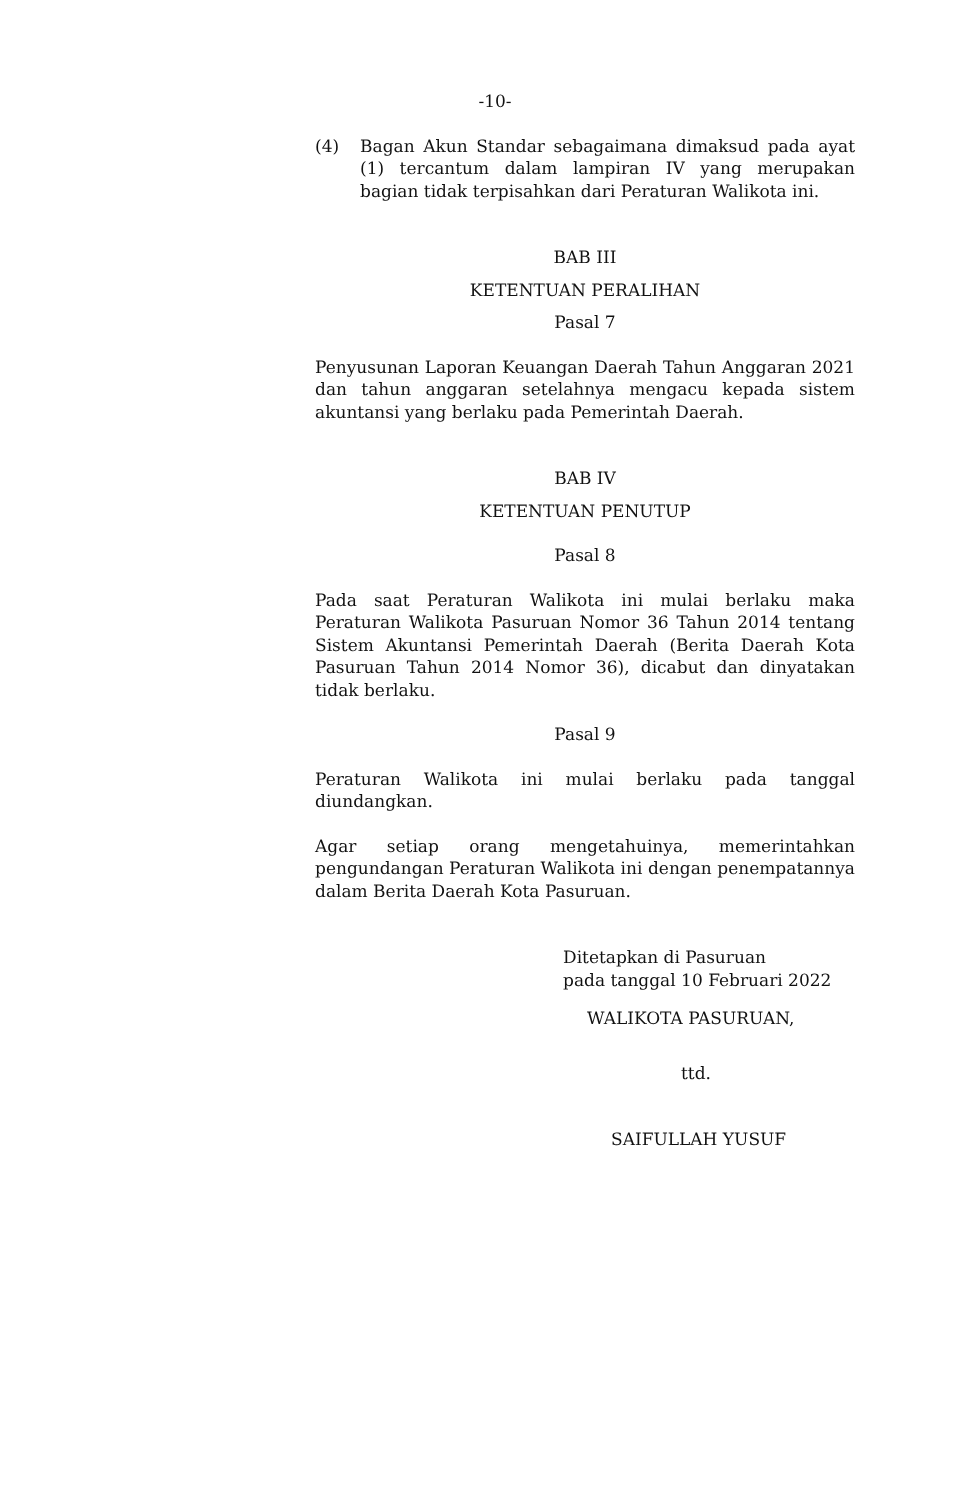-10-
(4) Bagan Akun Standar sebagaimana dimaksud pada ayat (1) tercantum dalam lampiran IV yang merupakan bagian tidak terpisahkan dari Peraturan Walikota ini.
BAB III
KETENTUAN PERALIHAN
Pasal 7
Penyusunan Laporan Keuangan Daerah Tahun Anggaran 2021 dan tahun anggaran setelahnya mengacu kepada sistem akuntansi yang berlaku pada Pemerintah Daerah.
BAB IV
KETENTUAN PENUTUP
Pasal 8
Pada saat Peraturan Walikota ini mulai berlaku maka Peraturan Walikota Pasuruan Nomor 36 Tahun 2014 tentang Sistem Akuntansi Pemerintah Daerah (Berita Daerah Kota Pasuruan Tahun 2014 Nomor 36), dicabut dan dinyatakan tidak berlaku.
Pasal 9
Peraturan Walikota ini mulai berlaku pada tanggal diundangkan.
Agar setiap orang mengetahuinya, memerintahkan pengundangan Peraturan Walikota ini dengan penempatannya dalam Berita Daerah Kota Pasuruan.
Ditetapkan di Pasuruan
pada tanggal 10 Februari 2022
WALIKOTA PASURUAN,
ttd.
SAIFULLAH YUSUF